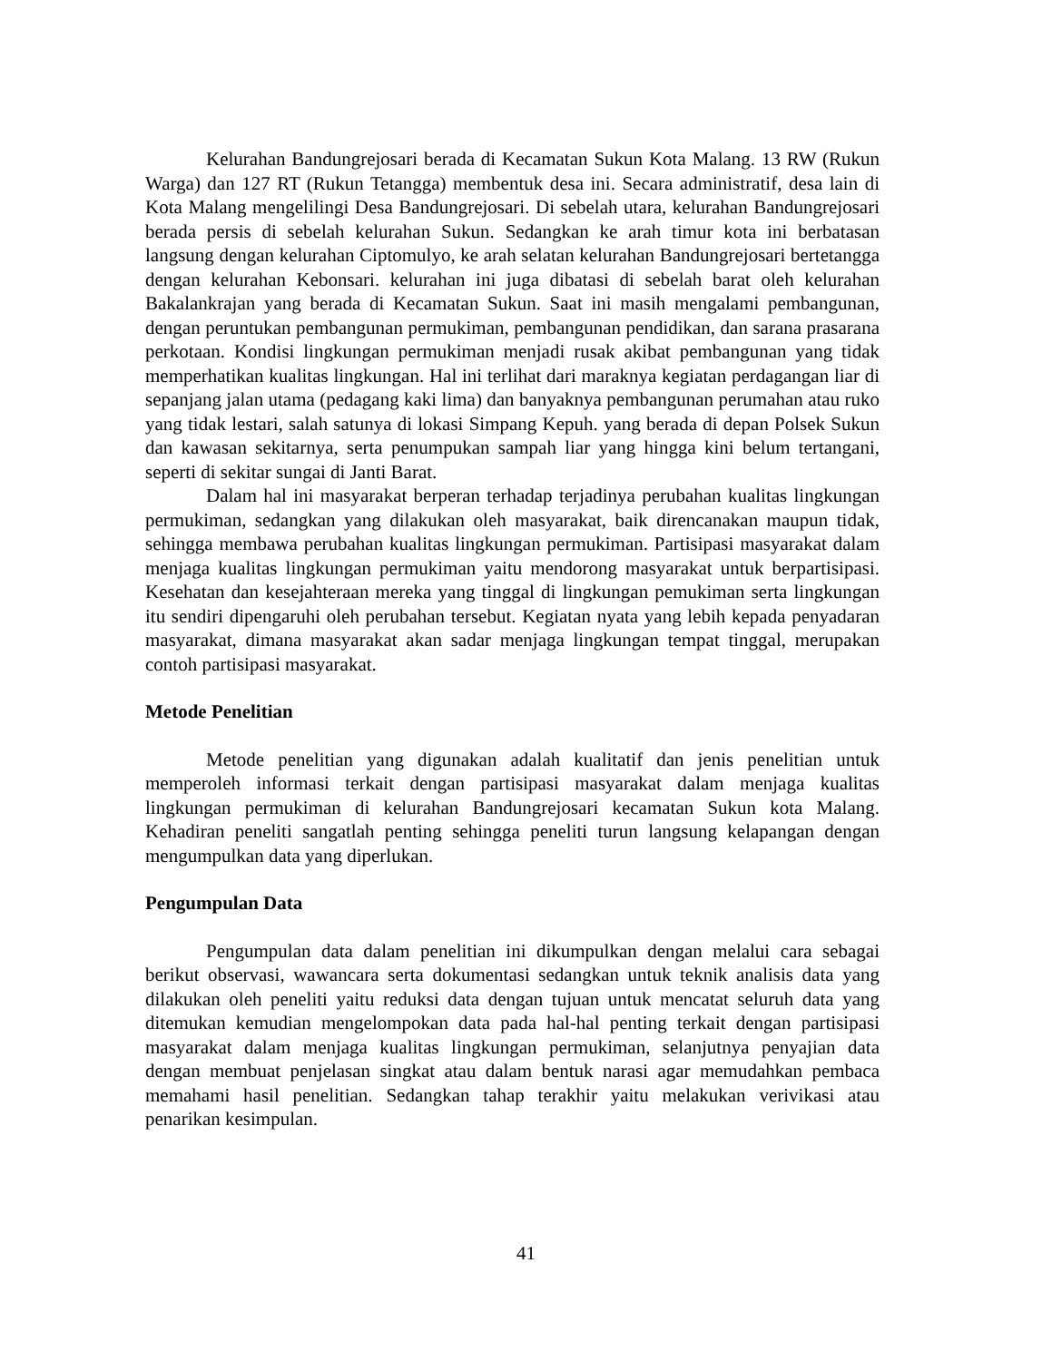Kelurahan Bandungrejosari berada di Kecamatan Sukun Kota Malang. 13 RW (Rukun Warga) dan 127 RT (Rukun Tetangga) membentuk desa ini. Secara administratif, desa lain di Kota Malang mengelilingi Desa Bandungrejosari. Di sebelah utara, kelurahan Bandungrejosari berada persis di sebelah kelurahan Sukun. Sedangkan ke arah timur kota ini berbatasan langsung dengan kelurahan Ciptomulyo, ke arah selatan kelurahan Bandungrejosari bertetangga dengan kelurahan Kebonsari. kelurahan ini juga dibatasi di sebelah barat oleh kelurahan Bakalankrajan yang berada di Kecamatan Sukun. Saat ini masih mengalami pembangunan, dengan peruntukan pembangunan permukiman, pembangunan pendidikan, dan sarana prasarana perkotaan. Kondisi lingkungan permukiman menjadi rusak akibat pembangunan yang tidak memperhatikan kualitas lingkungan. Hal ini terlihat dari maraknya kegiatan perdagangan liar di sepanjang jalan utama (pedagang kaki lima) dan banyaknya pembangunan perumahan atau ruko yang tidak lestari, salah satunya di lokasi Simpang Kepuh. yang berada di depan Polsek Sukun dan kawasan sekitarnya, serta penumpukan sampah liar yang hingga kini belum tertangani, seperti di sekitar sungai di Janti Barat.
Dalam hal ini masyarakat berperan terhadap terjadinya perubahan kualitas lingkungan permukiman, sedangkan yang dilakukan oleh masyarakat, baik direncanakan maupun tidak, sehingga membawa perubahan kualitas lingkungan permukiman. Partisipasi masyarakat dalam menjaga kualitas lingkungan permukiman yaitu mendorong masyarakat untuk berpartisipasi. Kesehatan dan kesejahteraan mereka yang tinggal di lingkungan pemukiman serta lingkungan itu sendiri dipengaruhi oleh perubahan tersebut. Kegiatan nyata yang lebih kepada penyadaran masyarakat, dimana masyarakat akan sadar menjaga lingkungan tempat tinggal, merupakan contoh partisipasi masyarakat.
Metode Penelitian
Metode penelitian yang digunakan adalah kualitatif dan jenis penelitian untuk memperoleh informasi terkait dengan partisipasi masyarakat dalam menjaga kualitas lingkungan permukiman di kelurahan Bandungrejosari kecamatan Sukun kota Malang. Kehadiran peneliti sangatlah penting sehingga peneliti turun langsung kelapangan dengan mengumpulkan data yang diperlukan.
Pengumpulan Data
Pengumpulan data dalam penelitian ini dikumpulkan dengan melalui cara sebagai berikut observasi, wawancara serta dokumentasi sedangkan untuk teknik analisis data yang dilakukan oleh peneliti yaitu reduksi data dengan tujuan untuk mencatat seluruh data yang ditemukan kemudian mengelompokan data pada hal-hal penting terkait dengan partisipasi masyarakat dalam menjaga kualitas lingkungan permukiman, selanjutnya penyajian data dengan membuat penjelasan singkat atau dalam bentuk narasi agar memudahkan pembaca memahami hasil penelitian. Sedangkan tahap terakhir yaitu melakukan verivikasi atau penarikan kesimpulan.
41